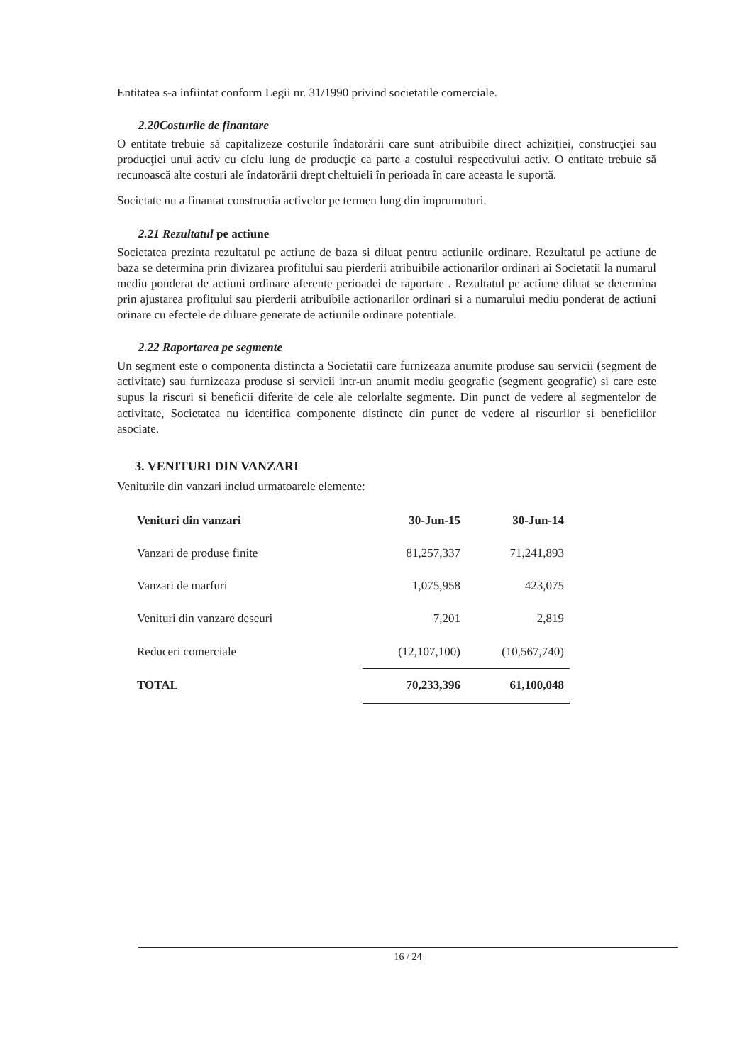Entitatea s-a infiintat conform Legii nr. 31/1990 privind societatile comerciale.
2.20Costurile de finantare
O entitate trebuie să capitalizeze costurile îndatorării care sunt atribuibile direct achiziţiei, construcţiei sau producţiei unui activ cu ciclu lung de producţie ca parte a costului respectivului activ. O entitate trebuie să recunoască alte costuri ale îndatorării drept cheltuieli în perioada în care aceasta le suportă.
Societate nu a finantat constructia activelor pe termen lung din imprumuturi.
2.21 Rezultatul pe actiune
Societatea prezinta rezultatul pe actiune de baza si diluat pentru actiunile ordinare. Rezultatul pe actiune de baza se determina prin divizarea profitului sau pierderii atribuibile actionarilor ordinari ai Societatii la numarul mediu ponderat de actiuni ordinare aferente perioadei de raportare . Rezultatul pe actiune diluat se determina prin ajustarea profitului sau pierderii atribuibile actionarilor ordinari si a numarului mediu ponderat de actiuni orinare cu efectele de diluare generate de actiunile ordinare potentiale.
2.22 Raportarea pe segmente
Un segment este o componenta distincta a Societatii care furnizeaza anumite produse sau servicii (segment de activitate) sau furnizeaza produse si servicii intr-un anumit mediu geografic (segment geografic) si care este supus la riscuri si beneficii diferite de cele ale celorlalte segmente. Din punct de vedere al segmentelor de activitate, Societatea nu identifica componente distincte din punct de vedere al riscurilor si beneficiilor asociate.
3. VENITURI DIN VANZARI
Veniturile din vanzari includ urmatoarele elemente:
| Venituri din vanzari | 30-Jun-15 | 30-Jun-14 |
| --- | --- | --- |
| Vanzari de produse finite | 81,257,337 | 71,241,893 |
| Vanzari de marfuri | 1,075,958 | 423,075 |
| Venituri din vanzare deseuri | 7,201 | 2,819 |
| Reduceri comerciale | (12,107,100) | (10,567,740) |
| TOTAL | 70,233,396 | 61,100,048 |
16 / 24